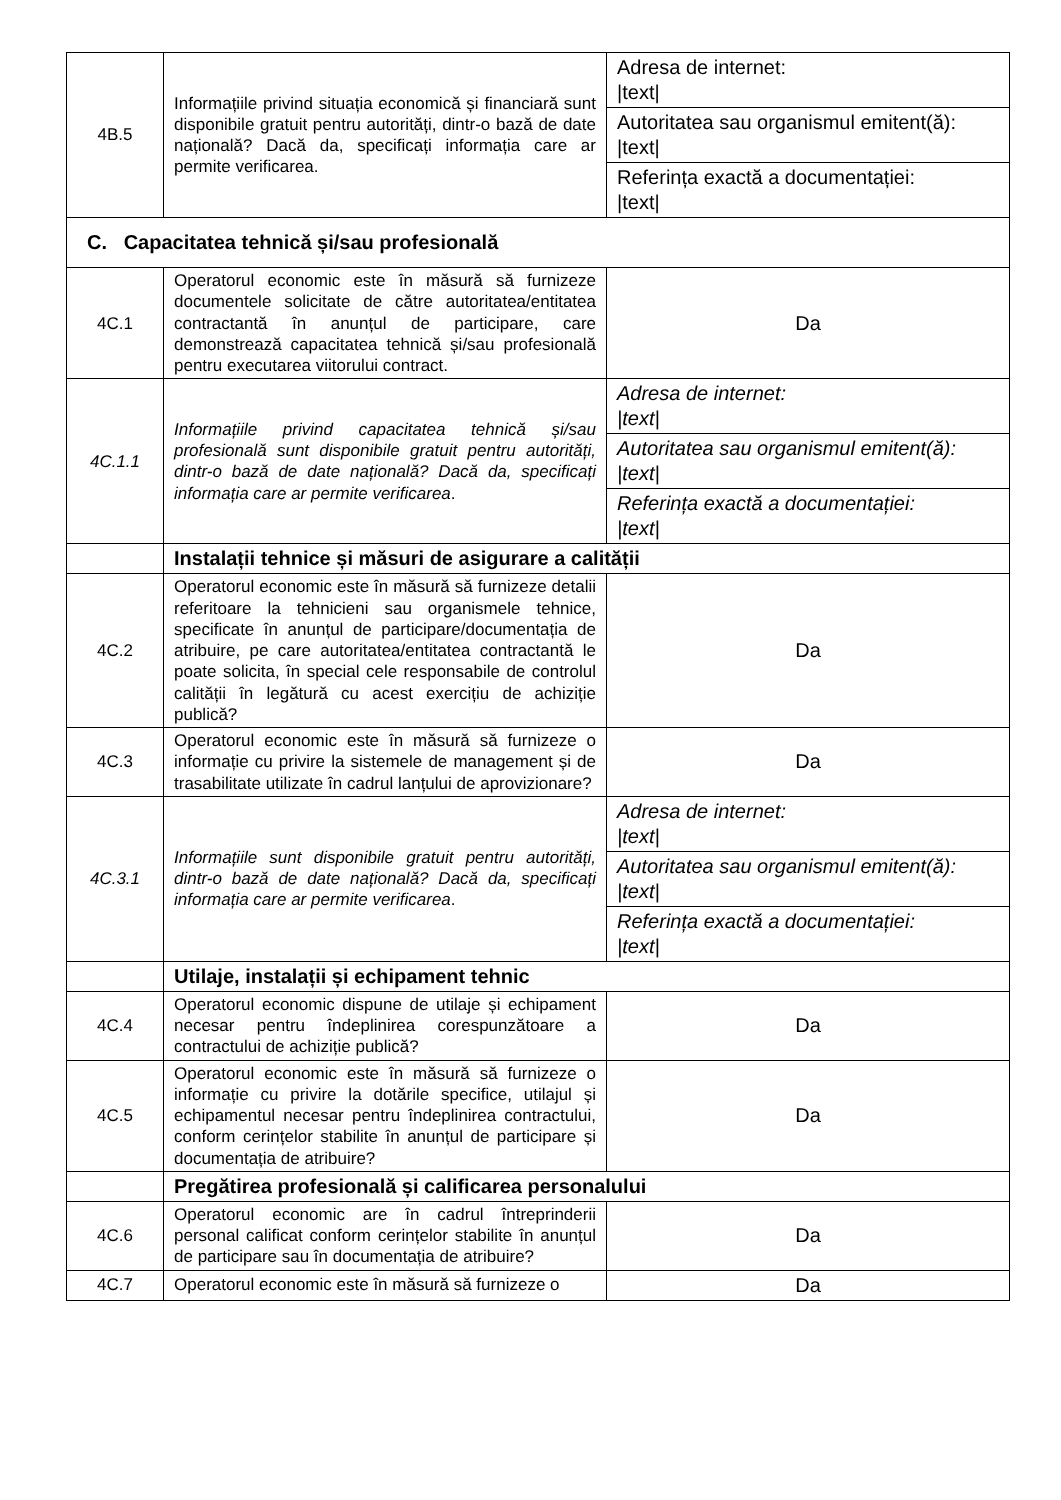| 4B.5 | Informațiile privind situația economică și financiară sunt disponibile gratuit pentru autorități, dintr-o bază de date națională? Dacă da, specificați informația care ar permite verificarea. | Adresa de internet: /text/ |
| | | Autoritatea sau organismul emitent(ă): /text/ |
| | | Referința exactă a documentației: /text/ |
| C. Capacitatea tehnică și/sau profesională | | |
| 4C.1 | Operatorul economic este în măsură să furnizeze documentele solicitate de către autoritatea/entitatea contractantă în anunțul de participare, care demonstrează capacitatea tehnică și/sau profesională pentru executarea viitorului contract. | Da |
| 4C.1.1 | Informațiile privind capacitatea tehnică și/sau profesională sunt disponibile gratuit pentru autorități, dintr-o bază de date națională? Dacă da, specificați informația care ar permite verificarea . | Adresa de internet: /text/ |
| | | Autoritatea sau organismul emitent(ă): /text/ |
| | | Referința exactă a documentației: /text/ |
| | Instalații tehnice și măsuri de asigurare a calității | |
| 4C.2 | Operatorul economic este în măsură să furnizeze detalii referitoare la tehnicieni sau organismele tehnice, specificate în anunțul de participare/documentația de atribuire, pe care autoritatea/entitatea contractantă le poate solicita, în special cele responsabile de controlul calității în legătură cu acest exercițiu de achiziție publică? | Da |
| 4C.3 | Operatorul economic este în măsură să furnizeze o informație cu privire la sistemele de management și de trasabilitate utilizate în cadrul lanțului de aprovizionare? | Da |
| 4C.3.1 | Informațiile sunt disponibile gratuit pentru autorități, dintr-o bază de date națională? Dacă da, specificați informația care ar permite verificarea . | Adresa de internet: /text/ |
| | | Autoritatea sau organismul emitent(ă): /text/ |
| | | Referința exactă a documentației: /text/ |
| | Utilaje, instalații și echipament tehnic | |
| 4C.4 | Operatorul economic dispune de utilaje și echipament necesar pentru îndeplinirea corespunzătoare a contractului de achiziție publică? | Da |
| 4C.5 | Operatorul economic este în măsură să furnizeze o informație cu privire la dotările specifice, utilajul și echipamentul necesar pentru îndeplinirea contractului, conform cerințelor stabilite în anunțul de participare și documentația de atribuire? | Da |
| | Pregătirea profesională și calificarea personalului | |
| 4C.6 | Operatorul economic are în cadrul întreprinderii personal calificat conform cerințelor stabilite în anunțul de participare sau în documentația de atribuire? | Da |
| 4C.7 | Operatorul economic este în măsură să furnizeze o | Da |